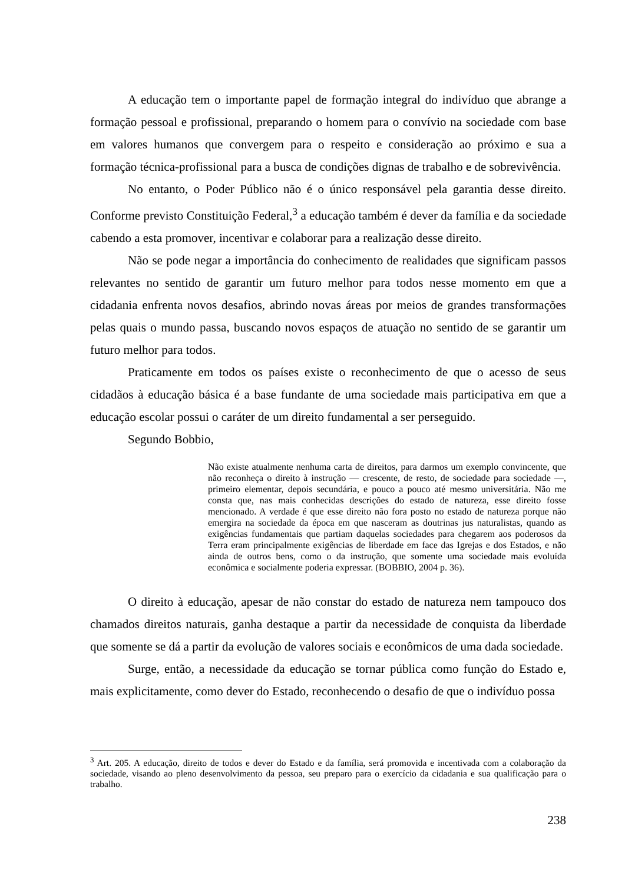A educação tem o importante papel de formação integral do indivíduo que abrange a formação pessoal e profissional, preparando o homem para o convívio na sociedade com base em valores humanos que convergem para o respeito e consideração ao próximo e sua a formação técnica-profissional para a busca de condições dignas de trabalho e de sobrevivência.
No entanto, o Poder Público não é o único responsável pela garantia desse direito. Conforme previsto Constituição Federal,<sup>3</sup> a educação também é dever da família e da sociedade cabendo a esta promover, incentivar e colaborar para a realização desse direito.
Não se pode negar a importância do conhecimento de realidades que significam passos relevantes no sentido de garantir um futuro melhor para todos nesse momento em que a cidadania enfrenta novos desafios, abrindo novas áreas por meios de grandes transformações pelas quais o mundo passa, buscando novos espaços de atuação no sentido de se garantir um futuro melhor para todos.
Praticamente em todos os países existe o reconhecimento de que o acesso de seus cidadãos à educação básica é a base fundante de uma sociedade mais participativa em que a educação escolar possui o caráter de um direito fundamental a ser perseguido.
Segundo Bobbio,
Não existe atualmente nenhuma carta de direitos, para darmos um exemplo convincente, que não reconheça o direito à instrução — crescente, de resto, de sociedade para sociedade —, primeiro elementar, depois secundária, e pouco a pouco até mesmo universitária. Não me consta que, nas mais conhecidas descrições do estado de natureza, esse direito fosse mencionado. A verdade é que esse direito não fora posto no estado de natureza porque não emergira na sociedade da época em que nasceram as doutrinas jus naturalistas, quando as exigências fundamentais que partiam daquelas sociedades para chegarem aos poderosos da Terra eram principalmente exigências de liberdade em face das Igrejas e dos Estados, e não ainda de outros bens, como o da instrução, que somente uma sociedade mais evoluída econômica e socialmente poderia expressar. (BOBBIO, 2004 p. 36).
O direito à educação, apesar de não constar do estado de natureza nem tampouco dos chamados direitos naturais, ganha destaque a partir da necessidade de conquista da liberdade que somente se dá a partir da evolução de valores sociais e econômicos de uma dada sociedade.
Surge, então, a necessidade da educação se tornar pública como função do Estado e, mais explicitamente, como dever do Estado, reconhecendo o desafio de que o indivíduo possa
<sup>3</sup> Art. 205. A educação, direito de todos e dever do Estado e da família, será promovida e incentivada com a colaboração da sociedade, visando ao pleno desenvolvimento da pessoa, seu preparo para o exercício da cidadania e sua qualificação para o trabalho.
238